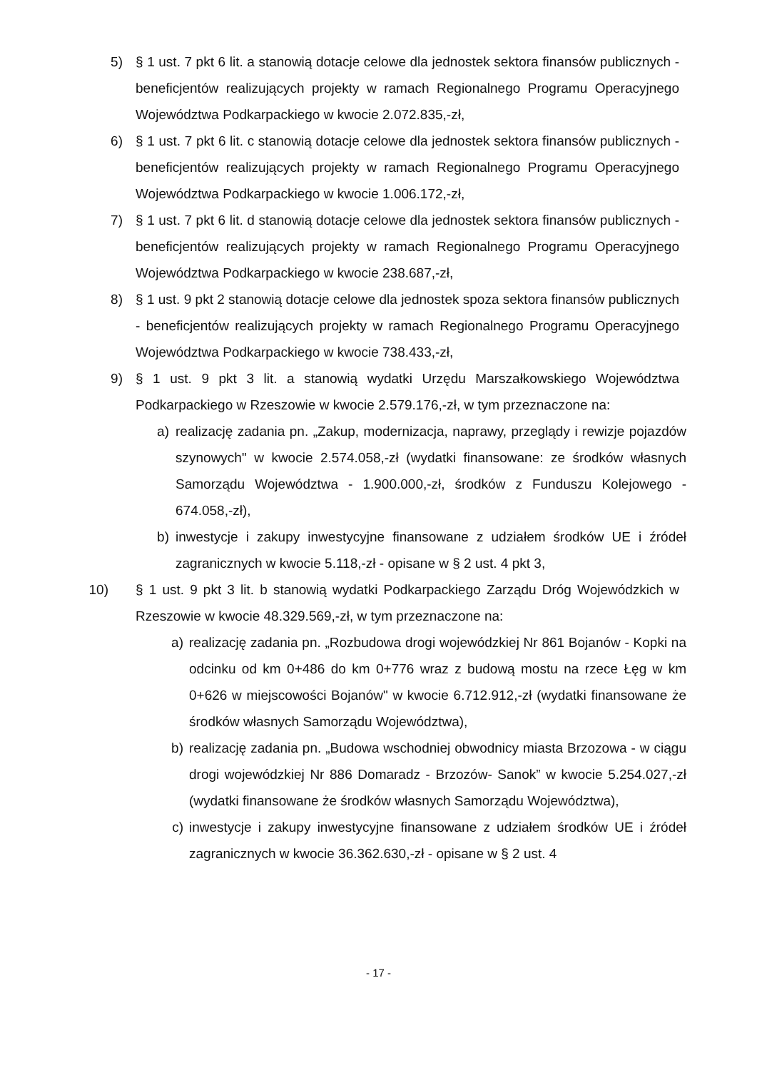5) § 1 ust. 7 pkt 6 lit. a stanowią dotacje celowe dla jednostek sektora finansów publicznych - beneficjentów realizujących projekty w ramach Regionalnego Programu Operacyjnego Województwa Podkarpackiego w kwocie 2.072.835,-zł,
6) § 1 ust. 7 pkt 6 lit. c stanowią dotacje celowe dla jednostek sektora finansów publicznych - beneficjentów realizujących projekty w ramach Regionalnego Programu Operacyjnego Województwa Podkarpackiego w kwocie 1.006.172,-zł,
7) § 1 ust. 7 pkt 6 lit. d stanowią dotacje celowe dla jednostek sektora finansów publicznych - beneficjentów realizujących projekty w ramach Regionalnego Programu Operacyjnego Województwa Podkarpackiego w kwocie 238.687,-zł,
8) § 1 ust. 9 pkt 2 stanowią dotacje celowe dla jednostek spoza sektora finansów publicznych - beneficjentów realizujących projekty w ramach Regionalnego Programu Operacyjnego Województwa Podkarpackiego w kwocie 738.433,-zł,
9) § 1 ust. 9 pkt 3 lit. a stanowią wydatki Urzędu Marszałkowskiego Województwa Podkarpackiego w Rzeszowie w kwocie 2.579.176,-zł, w tym przeznaczone na:
a) realizację zadania pn. „Zakup, modernizacja, naprawy, przeglądy i rewizje pojazdów szynowych" w kwocie 2.574.058,-zł (wydatki finansowane: ze środków własnych Samorządu Województwa - 1.900.000,-zł, środków z Funduszu Kolejowego - 674.058,-zł),
b) inwestycje i zakupy inwestycyjne finansowane z udziałem środków UE i źródeł zagranicznych w kwocie 5.118,-zł - opisane w § 2 ust. 4 pkt 3,
10) § 1 ust. 9 pkt 3 lit. b stanowią wydatki Podkarpackiego Zarządu Dróg Wojewódzkich w Rzeszowie w kwocie 48.329.569,-zł, w tym przeznaczone na:
a) realizację zadania pn. „Rozbudowa drogi wojewódzkiej Nr 861 Bojanów - Kopki na odcinku od km 0+486 do km 0+776 wraz z budową mostu na rzece Łęg w km 0+626 w miejscowości Bojanów" w kwocie 6.712.912,-zł (wydatki finansowane że środków własnych Samorządu Województwa),
b) realizację zadania pn. „Budowa wschodniej obwodnicy miasta Brzozowa - w ciągu drogi wojewódzkiej Nr 886 Domaradz - Brzozów- Sanok” w kwocie 5.254.027,-zł (wydatki finansowane że środków własnych Samorządu Województwa),
c) inwestycje i zakupy inwestycyjne finansowane z udziałem środków UE i źródeł zagranicznych w kwocie 36.362.630,-zł - opisane w § 2 ust. 4
- 17 -